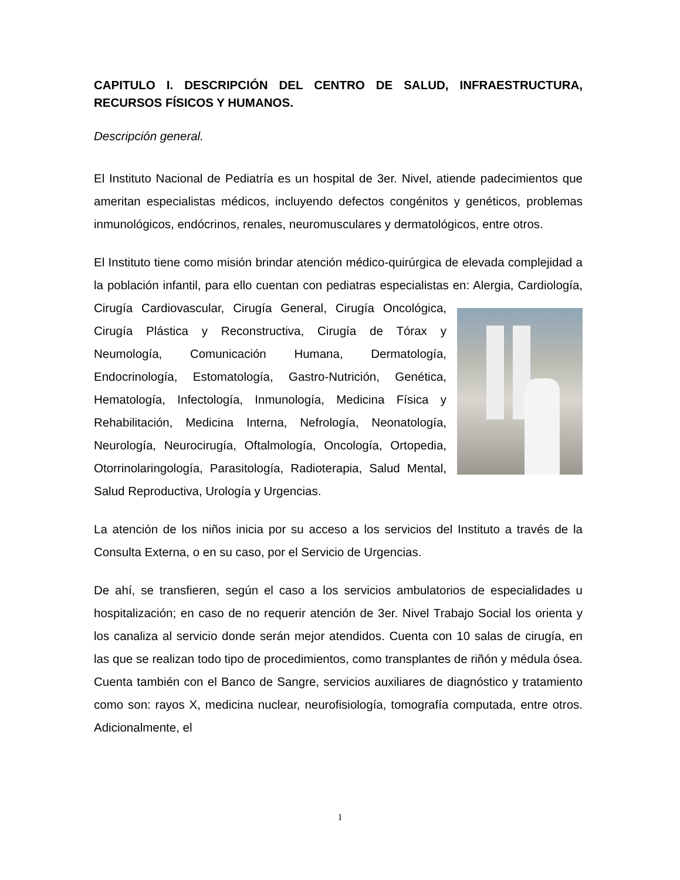CAPITULO I. DESCRIPCIÓN DEL CENTRO DE SALUD, INFRAESTRUCTURA, RECURSOS FÍSICOS Y HUMANOS.
Descripción general.
El Instituto Nacional de Pediatría es un hospital de 3er. Nivel, atiende padecimientos que ameritan especialistas médicos, incluyendo defectos congénitos y genéticos, problemas inmunológicos, endócrinos, renales, neuromusculares y dermatológicos, entre otros.
El Instituto tiene como misión brindar atención médico-quirúrgica de elevada complejidad a la población infantil, para ello cuentan con pediatras especialistas en: Alergia, Cardiología, Cirugía Cardiovascular, Cirugía General, Cirugía Oncológica, Cirugía Plástica y Reconstructiva, Cirugía de Tórax y Neumología, Comunicación Humana, Dermatología, Endocrinología, Estomatología, Gastro-Nutrición, Genética, Hematología, Infectología, Inmunología, Medicina Física y Rehabilitación, Medicina Interna, Nefrología, Neonatología, Neurología, Neurocirugía, Oftalmología, Oncología, Ortopedia, Otorrinolaringología, Parasitología, Radioterapia, Salud Mental, Salud Reproductiva, Urología y Urgencias.
La atención de los niños inicia por su acceso a los servicios del Instituto a través de la Consulta Externa, o en su caso, por el Servicio de Urgencias.
De ahí, se transfieren, según el caso a los servicios ambulatorios de especialidades u hospitalización; en caso de no requerir atención de 3er. Nivel Trabajo Social los orienta y los canaliza al servicio donde serán mejor atendidos. Cuenta con 10 salas de cirugía, en las que se realizan todo tipo de procedimientos, como transplantes de riñón y médula ósea. Cuenta también con el Banco de Sangre, servicios auxiliares de diagnóstico y tratamiento como son: rayos X, medicina nuclear, neurofisiología, tomografía computada, entre otros. Adicionalmente, el
1